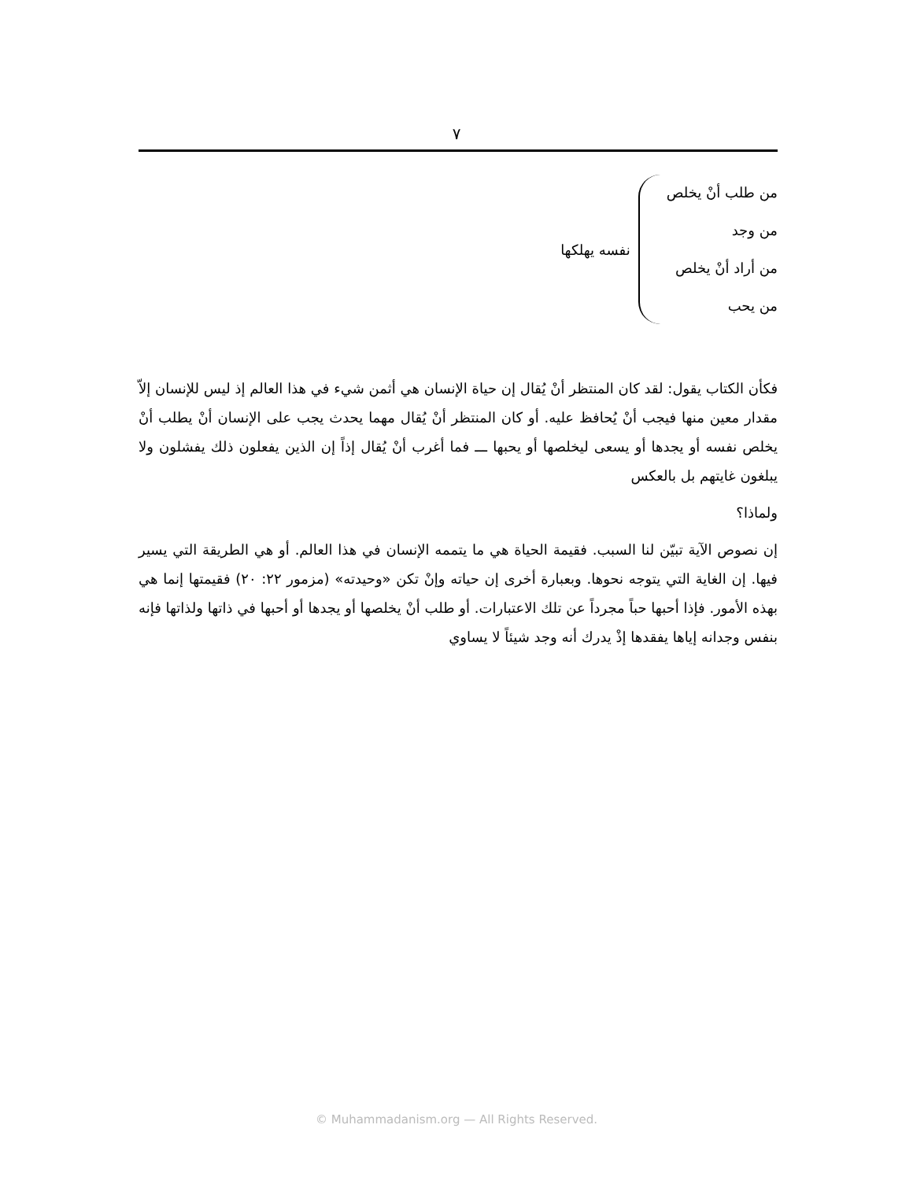٧
من طلب أنْ يخلص
من وجد
من أراد أنْ يخلص
من يحب
نفسه يهلكها
فكأن الكتاب يقول: لقد كان المنتظر أنْ يُقال إن حياة الإنسان هي أثمن شيء في هذا العالم إذ ليس للإنسان إلاّ مقدار معين منها فيجب أنْ يُحافظ عليه. أو كان المنتظر أنْ يُقال مهما يحدث يجب على الإنسان أنْ يطلب أنْ يخلص نفسه أو يجدها أو يسعى ليخلصها أو يحبها ـــ فما أغرب أنْ يُقال إذاً إن الذين يفعلون ذلك يفشلون ولا يبلغون غايتهم بل بالعكس
ولماذا؟
إن نصوص الآية تبيّن لنا السبب. فقيمة الحياة هي ما يتممه الإنسان في هذا العالم. أو هي الطريقة التي يسير فيها. إن الغاية التي يتوجه نحوها. وبعبارة أخرى إن حياته وإنْ تكن «وحيدته» (مزمور ٢٢: ٢٠) فقيمتها إنما هي بهذه الأمور. فإذا أحبها حباً مجرداً عن تلك الاعتبارات. أو طلب أنْ يخلصها أو يجدها أو أحبها في ذاتها ولذاتها فإنه بنفس وجدانه إياها يفقدها إذْ يدرك أنه وجد شيئاً لا يساوي
© Muhammadanism.org — All Rights Reserved.